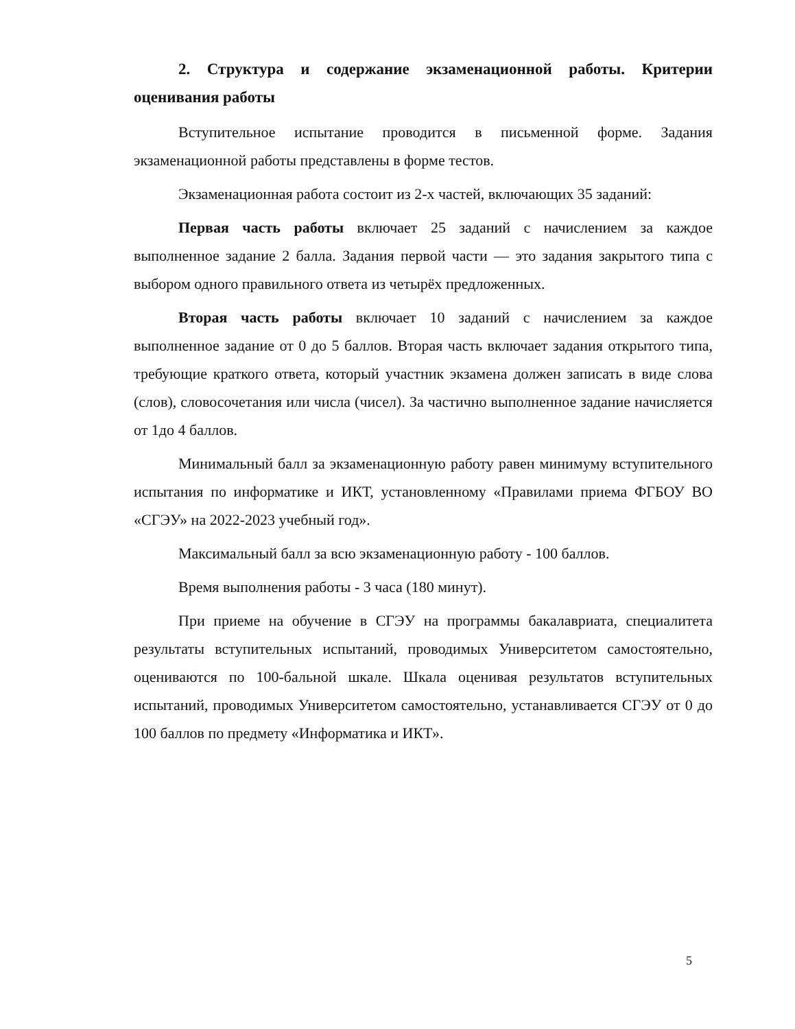2. Структура и содержание экзаменационной работы. Критерии оценивания работы
Вступительное испытание проводится в письменной форме. Задания экзаменационной работы представлены в форме тестов.
Экзаменационная работа состоит из 2-х частей, включающих 35 заданий:
Первая часть работы включает 25 заданий с начислением за каждое выполненное задание 2 балла. Задания первой части — это задания закрытого типа с выбором одного правильного ответа из четырёх предложенных.
Вторая часть работы включает 10 заданий с начислением за каждое выполненное задание от 0 до 5 баллов. Вторая часть включает задания открытого типа, требующие краткого ответа, который участник экзамена должен записать в виде слова (слов), словосочетания или числа (чисел). За частично выполненное задание начисляется от 1до 4 баллов.
Минимальный балл за экзаменационную работу равен минимуму вступительного испытания по информатике и ИКТ, установленному «Правилами приема ФГБОУ ВО «СГЭУ» на 2022-2023 учебный год».
Максимальный балл за всю экзаменационную работу - 100 баллов.
Время выполнения работы - 3 часа (180 минут).
При приеме на обучение в СГЭУ на программы бакалавриата, специалитета результаты вступительных испытаний, проводимых Университетом самостоятельно, оцениваются по 100-бальной шкале. Шкала оценивая результатов вступительных испытаний, проводимых Университетом самостоятельно, устанавливается СГЭУ от 0 до 100 баллов по предмету «Информатика и ИКТ».
5